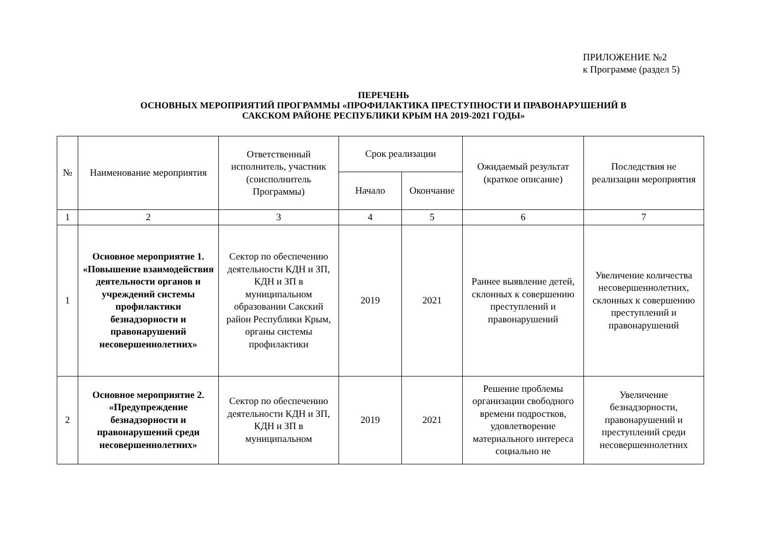ПРИЛОЖЕНИЕ №2
к Программе (раздел 5)
ПЕРЕЧЕНЬ
ОСНОВНЫХ МЕРОПРИЯТИЙ ПРОГРАММЫ «ПРОФИЛАКТИКА ПРЕСТУПНОСТИ И ПРАВОНАРУШЕНИЙ В
САКСКОМ РАЙОНЕ РЕСПУБЛИКИ КРЫМ НА 2019-2021 ГОДЫ»
| № | Наименование мероприятия | Ответственный исполнитель, участник (соисполнитель Программы) | Срок реализации | | Ожидаемый результат (краткое описание) | Последствия не реализации мероприятия |
| --- | --- | --- | --- | --- | --- | --- |
| | | | Начало | Окончание | | |
| 1 | 2 | 3 | 4 | 5 | 6 | 7 |
| 1 | Основное мероприятие 1. «Повышение взаимодействия деятельности органов и учреждений системы профилактики безнадзорности и правонарушений несовершеннолетних» | Сектор по обеспечению деятельности КДН и ЗП, КДН и ЗП в муниципальном образовании Сакский район Республики Крым, органы системы профилактики | 2019 | 2021 | Раннее выявление детей, склонных к совершению преступлений и правонарушений | Увеличение количества несовершеннолетних, склонных к совершению преступлений и правонарушений |
| 2 | Основное мероприятие 2. «Предупреждение безнадзорности и правонарушений среди несовершеннолетних» | Сектор по обеспечению деятельности КДН и ЗП, КДН и ЗП в муниципальном | 2019 | 2021 | Решение проблемы организации свободного времени подростков, удовлетворение материального интереса социально не | Увеличение безнадзорности, правонарушений и преступлений среди несовершеннолетних |